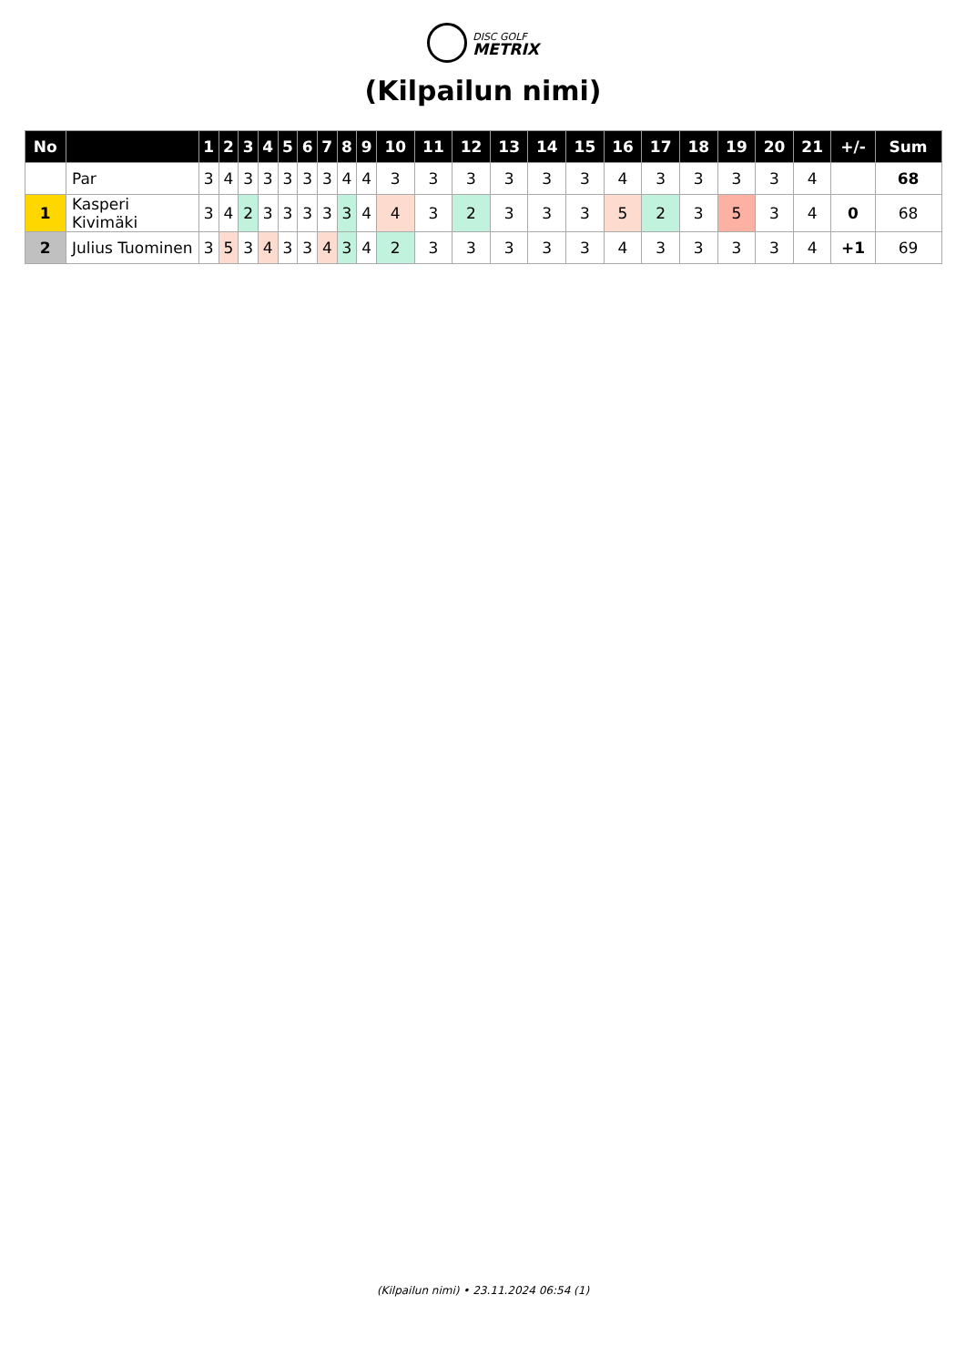DISC GOLF
METRIX
(Kilpailun nimi)
| No | | 1 | 2 | 3 | 4 | 5 | 6 | 7 | 8 | 9 | 10 | 11 | 12 | 13 | 14 | 15 | 16 | 17 | 18 | 19 | 20 | 21 | +/- | Sum |
| --- | --- | --- | --- | --- | --- | --- | --- | --- | --- | --- | --- | --- | --- | --- | --- | --- | --- | --- | --- | --- | --- | --- | --- | --- |
| | Par | 3 | 4 | 3 | 3 | 3 | 3 | 3 | 4 | 4 | 3 | 3 | 3 | 3 | 3 | 3 | 4 | 3 | 3 | 3 | 3 | 4 | | 68 |
| 1 | Kasperi Kivimäki | 3 | 4 | 2 | 3 | 3 | 3 | 3 | 3 | 4 | 4 | 3 | 2 | 3 | 3 | 3 | 5 | 2 | 3 | 5 | 3 | 4 | 0 | 68 |
| 2 | Julius Tuominen | 3 | 5 | 3 | 4 | 3 | 3 | 4 | 3 | 4 | 2 | 3 | 3 | 3 | 3 | 3 | 4 | 3 | 3 | 3 | 3 | 4 | +1 | 69 |
(Kilpailun nimi) • 23.11.2024 06:54 (1)